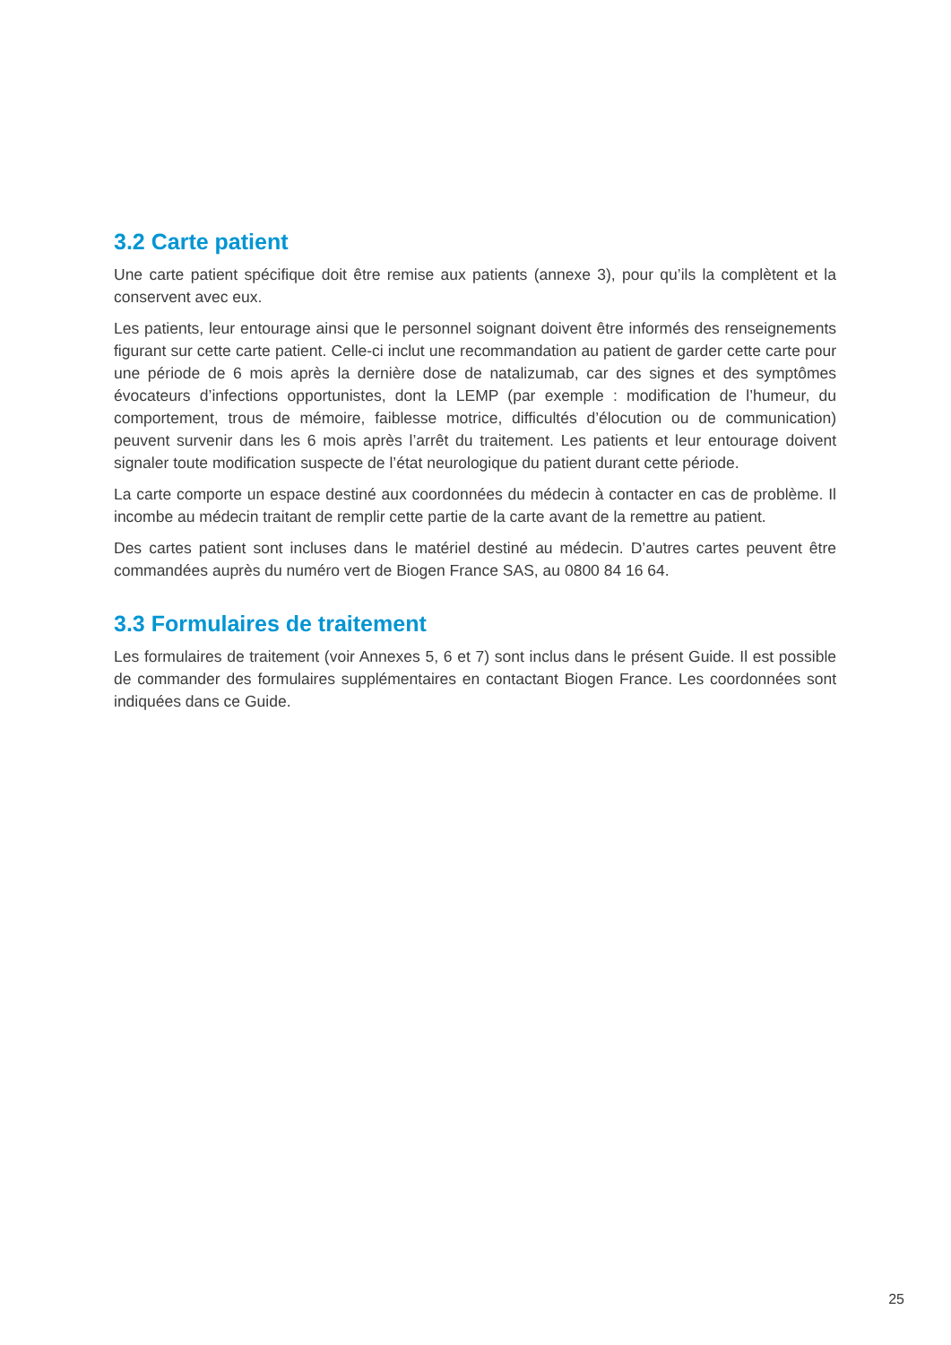3.2 Carte patient
Une carte patient spécifique doit être remise aux patients (annexe 3), pour qu’ils la complètent et la conservent avec eux.
Les patients, leur entourage ainsi que le personnel soignant doivent être informés des renseignements figurant sur cette carte patient. Celle-ci inclut une recommandation au patient de garder cette carte pour une période de 6 mois après la dernière dose de natalizumab, car des signes et des symptômes évocateurs d’infections opportunistes, dont la LEMP (par exemple : modification de l’humeur, du comportement, trous de mémoire, faiblesse motrice, difficultés d’élocution ou de communication) peuvent survenir dans les 6 mois après l’arrêt du traitement. Les patients et leur entourage doivent signaler toute modification suspecte de l’état neurologique du patient durant cette période.
La carte comporte un espace destiné aux coordonnées du médecin à contacter en cas de problème. Il incombe au médecin traitant de remplir cette partie de la carte avant de la remettre au patient.
Des cartes patient sont incluses dans le matériel destiné au médecin. D’autres cartes peuvent être commandées auprès du numéro vert de Biogen France SAS, au 0800 84 16 64.
3.3 Formulaires de traitement
Les formulaires de traitement (voir Annexes 5, 6 et 7) sont inclus dans le présent Guide. Il est possible de commander des formulaires supplémentaires en contactant Biogen France. Les coordonnées sont indiquées dans ce Guide.
25